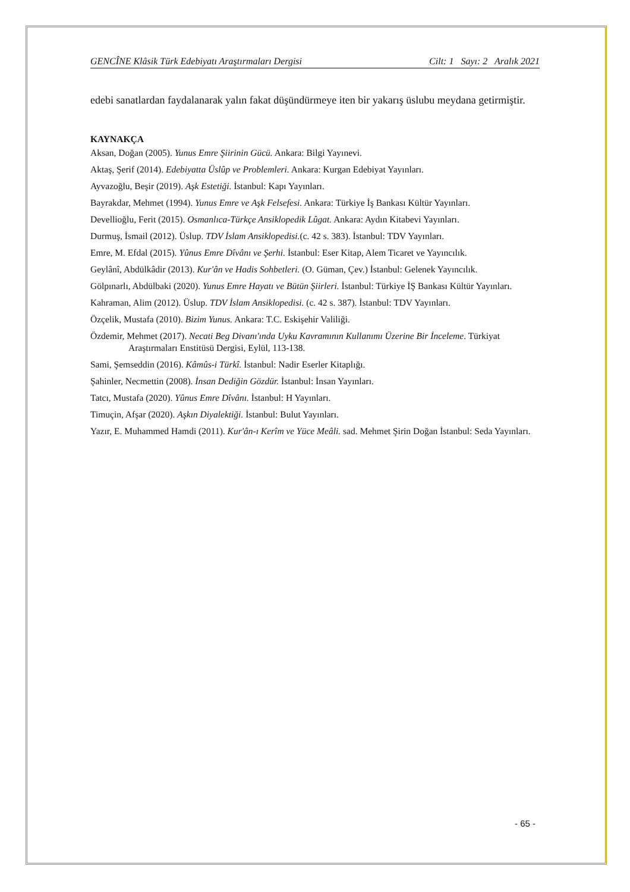GENCÎNE Klâsik Türk Edebiyatı Araştırmaları Dergisi Cilt: 1 Sayı: 2 Aralık 2021
edebi sanatlardan faydalanarak yalın fakat düşündürmeye iten bir yakarış üslubu meydana getirmiştir.
KAYNAKÇA
Aksan, Doğan (2005). Yunus Emre Şiirinin Gücü. Ankara: Bilgi Yayınevi.
Aktaş, Şerif (2014). Edebiyatta Üslûp ve Problemleri. Ankara: Kurgan Edebiyat Yayınları.
Ayvazoğlu, Beşir (2019). Aşk Estetiği. İstanbul: Kapı Yayınları.
Bayrakdar, Mehmet (1994). Yunus Emre ve Aşk Felsefesi. Ankara: Türkiye İş Bankası Kültür Yayınları.
Devellioğlu, Ferit (2015). Osmanlıca-Türkçe Ansiklopedik Lûgat. Ankara: Aydın Kitabevi Yayınları.
Durmuş, İsmail (2012). Üslup. TDV İslam Ansiklopedisi.(c. 42 s. 383). İstanbul: TDV Yayınları.
Emre, M. Efdal (2015). Yûnus Emre Dîvânı ve Şerhi. İstanbul: Eser Kitap, Alem Ticaret ve Yayıncılık.
Geylânî, Abdülkâdir (2013). Kur'ân ve Hadis Sohbetleri. (O. Güman, Çev.) İstanbul: Gelenek Yayıncılık.
Gölpınarlı, Abdülbaki (2020). Yunus Emre Hayatı ve Bütün Şiirleri. İstanbul: Türkiye İŞ Bankası Kültür Yayınları.
Kahraman, Alim (2012). Üslup. TDV İslam Ansiklopedisi. (c. 42 s. 387). İstanbul: TDV Yayınları.
Özçelik, Mustafa (2010). Bizim Yunus. Ankara: T.C. Eskişehir Valiliği.
Özdemir, Mehmet (2017). Necati Beg Divanı'ında Uyku Kavramının Kullanımı Üzerine Bir İnceleme. Türkiyat Araştırmaları Enstitüsü Dergisi, Eylül, 113-138.
Sami, Şemseddin (2016). Kâmûs-i Türkî. İstanbul: Nadir Eserler Kitaplığı.
Şahinler, Necmettin (2008). İnsan Dediğin Gözdür. İstanbul: İnsan Yayınları.
Tatcı, Mustafa (2020). Yûnus Emre Dîvânı. İstanbul: H Yayınları.
Timuçin, Afşar (2020). Aşkın Diyalektiği. İstanbul: Bulut Yayınları.
Yazır, E. Muhammed Hamdi (2011). Kur'ân-ı Kerîm ve Yüce Meâli. sad. Mehmet Şirin Doğan İstanbul: Seda Yayınları.
- 65 -